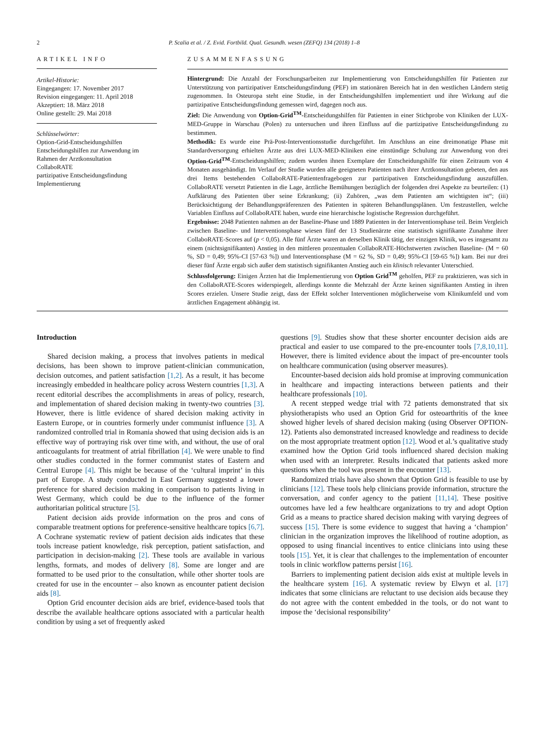2 P. Scalia et al. / Z. Evid. Fortbild. Qual. Gesundh. wesen (ZEFQ) 134 (2018) 1–8
ARTIKEL INFO
Artikel-Historie:
Eingegangen: 17. November 2017
Revision eingegangen: 11. April 2018
Akzeptiert: 18. März 2018
Online gestellt: 29. Mai 2018
Schlüsselwörter:
Option-Grid-Entscheidungshilfen
Entscheidungshilfen zur Anwendung im Rahmen der Arztkonsultation
CollaboRATE
partizipative Entscheidungsfindung
Implementierung
ZUSAMMENFASSUNG
Hintergrund: Die Anzahl der Forschungsarbeiten zur Implementierung von Entscheidungshilfen für Patienten zur Unterstützung von partizipativer Entscheidungsfindung (PEF) im stationären Bereich hat in den westlichen Ländern stetig zugenommen. In Osteuropa steht eine Studie, in der Entscheidungshilfen implementiert und ihre Wirkung auf die partizipative Entscheidungsfindung gemessen wird, dagegen noch aus.
Ziel: Die Anwendung von Option-Grid<sup>TM</sup>-Entscheidungshilfen für Patienten in einer Stichprobe von Kliniken der LUX-MED-Gruppe in Warschau (Polen) zu untersuchen und ihren Einfluss auf die partizipative Entscheidungsfindung zu bestimmen.
Methodik: Es wurde eine Prä-Post-Interventionsstudie durchgeführt. Im Anschluss an eine dreimonatige Phase mit Standardversorgung erhielten Ärzte aus drei LUX-MED-Kliniken eine einstündige Schulung zur Anwendung von drei Option-Grid<sup>TM</sup>-Entscheidungshilfen; zudem wurden ihnen Exemplare der Entscheidungshilfe für einen Zeitraum von 4 Monaten ausgehändigt. Im Verlauf der Studie wurden alle geeigneten Patienten nach ihrer Arztkonsultation gebeten, den aus drei Items bestehenden CollaboRATE-Patientenfragebogen zur partizipativen Entscheidungsfindung auszufüllen. CollaboRATE versetzt Patienten in die Lage, ärztliche Bemühungen bezüglich der folgenden drei Aspekte zu beurteilen: (1) Aufklärung des Patienten über seine Erkrankung; (ii) Zuhören, „was dem Patienten am wichtigsten ist“; (iii) Berücksichtigung der Behandlungspräferenzen des Patienten in späteren Behandlungsplänen. Um festzustellen, welche Variablen Einfluss auf CollaboRATE haben, wurde eine hierarchische logistische Regression durchgeführt.
Ergebnisse: 2048 Patienten nahmen an der Baseline-Phase und 1889 Patienten in der Interventionsphase teil. Beim Vergleich zwischen Baseline- und Interventionsphase wiesen fünf der 13 Studienärzte eine statistisch signifikante Zunahme ihrer CollaboRATE-Scores auf (p < 0,05). Alle fünf Ärzte waren an derselben Klinik tätig, der einzigen Klinik, wo es insgesamt zu einem (nichtsignifikanten) Anstieg in den mittleren prozentualen CollaboRATE-Höchstwerten zwischen Baseline- (M = 60 %, SD = 0,49; 95%-CI [57-63 %]) und Interventionsphase (M = 62 %, SD = 0,49; 95%-CI [59-65 %]) kam. Bei nur drei dieser fünf Ärzte ergab sich außer dem statistisch signifikanten Anstieg auch ein klinisch relevanter Unterschied.
Schlussfolgerung: Einigen Ärzten hat die Implementierung von Option Grid<sup>TM</sup> geholfen, PEF zu praktizieren, was sich in den CollaboRATE-Scores widerspiegelt, allerdings konnte die Mehrzahl der Ärzte keinen signifikanten Anstieg in ihren Scores erzielen. Unsere Studie zeigt, dass der Effekt solcher Interventionen möglicherweise vom Klinikumfeld und vom ärztlichen Engagement abhängig ist.
Introduction
Shared decision making, a process that involves patients in medical decisions, has been shown to improve patient-clinician communication, decision outcomes, and patient satisfaction [1,2]. As a result, it has become increasingly embedded in healthcare policy across Western countries [1,3]. A recent editorial describes the accomplishments in areas of policy, research, and implementation of shared decision making in twenty-two countries [3]. However, there is little evidence of shared decision making activity in Eastern Europe, or in countries formerly under communist influence [3]. A randomized controlled trial in Romania showed that using decision aids is an effective way of portraying risk over time with, and without, the use of oral anticoagulants for treatment of atrial fibrillation [4]. We were unable to find other studies conducted in the former communist states of Eastern and Central Europe [4]. This might be because of the ‘cultural imprint’ in this part of Europe. A study conducted in East Germany suggested a lower preference for shared decision making in comparison to patients living in West Germany, which could be due to the influence of the former authoritarian political structure [5].
Patient decision aids provide information on the pros and cons of comparable treatment options for preference-sensitive healthcare topics [6,7]. A Cochrane systematic review of patient decision aids indicates that these tools increase patient knowledge, risk perception, patient satisfaction, and participation in decision-making [2]. These tools are available in various lengths, formats, and modes of delivery [8]. Some are longer and are formatted to be used prior to the consultation, while other shorter tools are created for use in the encounter – also known as encounter patient decision aids [8].
Option Grid encounter decision aids are brief, evidence-based tools that describe the available healthcare options associated with a particular health condition by using a set of frequently asked
questions [9]. Studies show that these shorter encounter decision aids are practical and easier to use compared to the pre-encounter tools [7,8,10,11]. However, there is limited evidence about the impact of pre-encounter tools on healthcare communication (using observer measures).
Encounter-based decision aids hold promise at improving communication in healthcare and impacting interactions between patients and their healthcare professionals [10].
A recent stepped wedge trial with 72 patients demonstrated that six physiotherapists who used an Option Grid for osteoarthritis of the knee showed higher levels of shared decision making (using Observer OPTION-12). Patients also demonstrated increased knowledge and readiness to decide on the most appropriate treatment option [12]. Wood et al.’s qualitative study examined how the Option Grid tools influenced shared decision making when used with an interpreter. Results indicated that patients asked more questions when the tool was present in the encounter [13].
Randomized trials have also shown that Option Grid is feasible to use by clinicians [12]. These tools help clinicians provide information, structure the conversation, and confer agency to the patient [11,14]. These positive outcomes have led a few healthcare organizations to try and adopt Option Grid as a means to practice shared decision making with varying degrees of success [15]. There is some evidence to suggest that having a ‘champion’ clinician in the organization improves the likelihood of routine adoption, as opposed to using financial incentives to entice clinicians into using these tools [15]. Yet, it is clear that challenges to the implementation of encounter tools in clinic workflow patterns persist [16].
Barriers to implementing patient decision aids exist at multiple levels in the healthcare system [16]. A systematic review by Elwyn et al. [17] indicates that some clinicians are reluctant to use decision aids because they do not agree with the content embedded in the tools, or do not want to impose the ‘decisional responsibility’